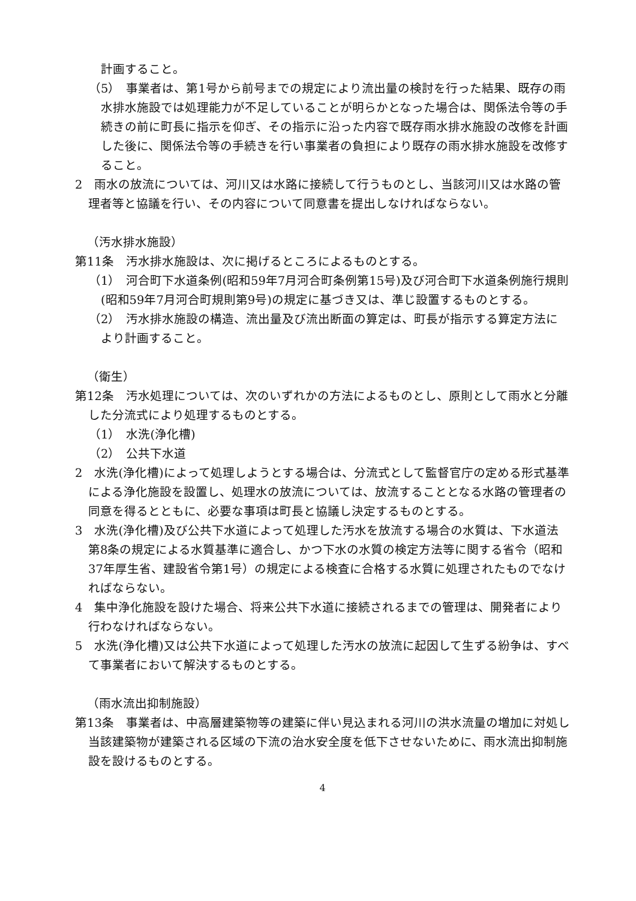計画すること。
（5）　事業者は、第1号から前号までの規定により流出量の検討を行った結果、既存の雨水排水施設では処理能力が不足していることが明らかとなった場合は、関係法令等の手続きの前に町長に指示を仰ぎ、その指示に沿った内容で既存雨水排水施設の改修を計画した後に、関係法令等の手続きを行い事業者の負担により既存の雨水排水施設を改修すること。
2　雨水の放流については、河川又は水路に接続して行うものとし、当該河川又は水路の管理者等と協議を行い、その内容について同意書を提出しなければならない。
（汚水排水施設）
第11条　汚水排水施設は、次に掲げるところによるものとする。
（1）　河合町下水道条例(昭和59年7月河合町条例第15号)及び河合町下水道条例施行規則(昭和59年7月河合町規則第9号)の規定に基づき又は、準じ設置するものとする。
（2）　汚水排水施設の構造、流出量及び流出断面の算定は、町長が指示する算定方法により計画すること。
（衛生）
第12条　汚水処理については、次のいずれかの方法によるものとし、原則として雨水と分離した分流式により処理するものとする。
（1）　水洗(浄化槽)
（2）　公共下水道
2　水洗(浄化槽)によって処理しようとする場合は、分流式として監督官庁の定める形式基準による浄化施設を設置し、処理水の放流については、放流することとなる水路の管理者の同意を得るとともに、必要な事項は町長と協議し決定するものとする。
3　水洗(浄化槽)及び公共下水道によって処理した汚水を放流する場合の水質は、下水道法第8条の規定による水質基準に適合し、かつ下水の水質の検定方法等に関する省令（昭和37年厚生省、建設省令第1号）の規定による検査に合格する水質に処理されたものでなければならない。
4　集中浄化施設を設けた場合、将来公共下水道に接続されるまでの管理は、開発者により行わなければならない。
5　水洗(浄化槽)又は公共下水道によって処理した汚水の放流に起因して生ずる紛争は、すべて事業者において解決するものとする。
（雨水流出抑制施設）
第13条　事業者は、中高層建築物等の建築に伴い見込まれる河川の洪水流量の増加に対処し当該建築物が建築される区域の下流の治水安全度を低下させないために、雨水流出抑制施設を設けるものとする。
4